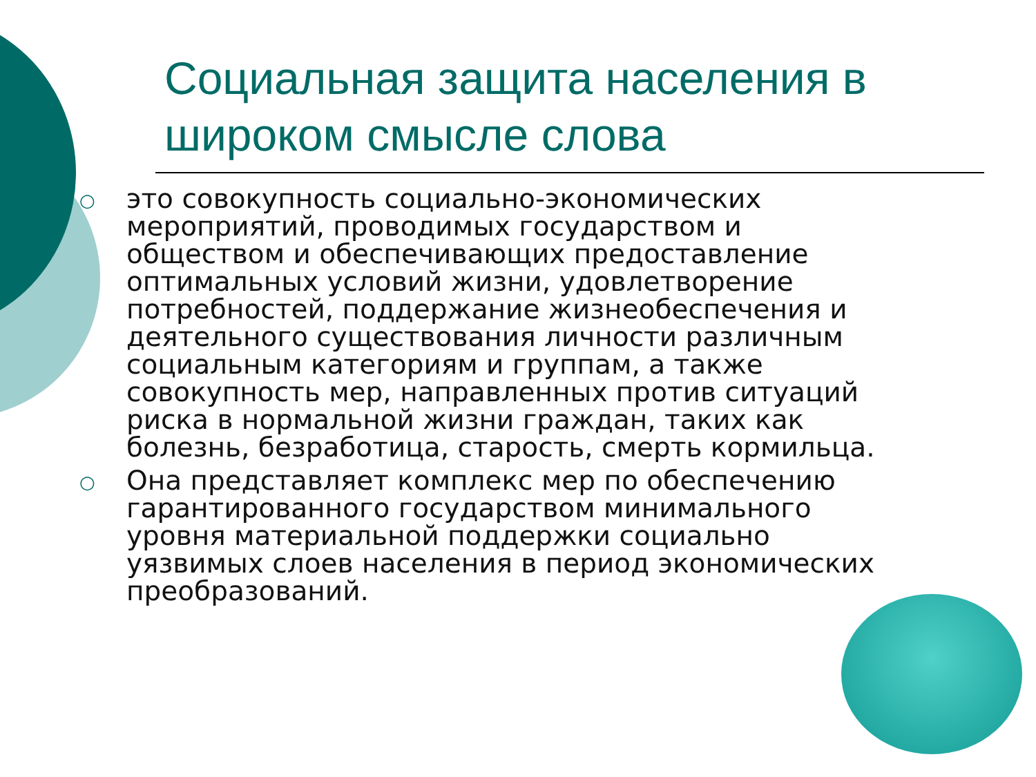Социальная защита населения в широком смысле слова
○ это совокупность социально-экономических мероприятий, проводимых государством и обществом и обеспечивающих предоставление оптимальных условий жизни, удовлетворение потребностей, поддержание жизнеобеспечения и деятельного существования личности различным социальным категориям и группам, а также совокупность мер, направленных против ситуаций риска в нормальной жизни граждан, таких как болезнь, безработица, старость, смерть кормильца.
○ Она представляет комплекс мер по обеспечению гарантированного государством минимального уровня материальной поддержки социально уязвимых слоев населения в период экономических преобразований.